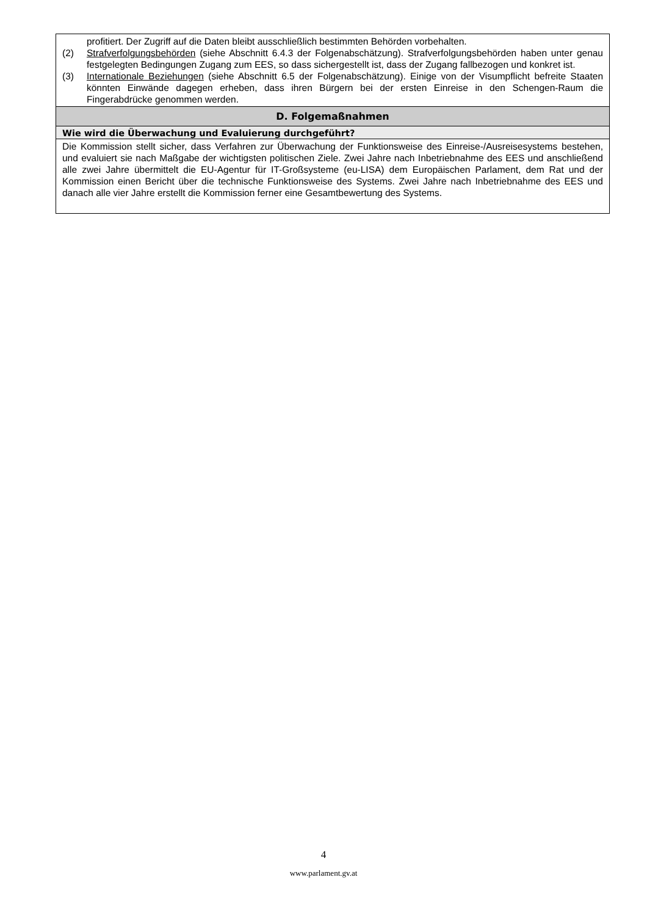profitiert. Der Zugriff auf die Daten bleibt ausschließlich bestimmten Behörden vorbehalten.
(2) Strafverfolgungsbehörden (siehe Abschnitt 6.4.3 der Folgenabschätzung). Strafverfolgungsbehörden haben unter genau festgelegten Bedingungen Zugang zum EES, so dass sichergestellt ist, dass der Zugang fallbezogen und konkret ist.
(3) Internationale Beziehungen (siehe Abschnitt 6.5 der Folgenabschätzung). Einige von der Visumpflicht befreite Staaten könnten Einwände dagegen erheben, dass ihren Bürgern bei der ersten Einreise in den Schengen-Raum die Fingerabdrücke genommen werden.
D. Folgemaßnahmen
Wie wird die Überwachung und Evaluierung durchgeführt?
Die Kommission stellt sicher, dass Verfahren zur Überwachung der Funktionsweise des Einreise-/Ausreisesystems bestehen, und evaluiert sie nach Maßgabe der wichtigsten politischen Ziele. Zwei Jahre nach Inbetriebnahme des EES und anschließend alle zwei Jahre übermittelt die EU-Agentur für IT-Großsysteme (eu-LISA) dem Europäischen Parlament, dem Rat und der Kommission einen Bericht über die technische Funktionsweise des Systems. Zwei Jahre nach Inbetriebnahme des EES und danach alle vier Jahre erstellt die Kommission ferner eine Gesamtbewertung des Systems.
4
www.parlament.gv.at